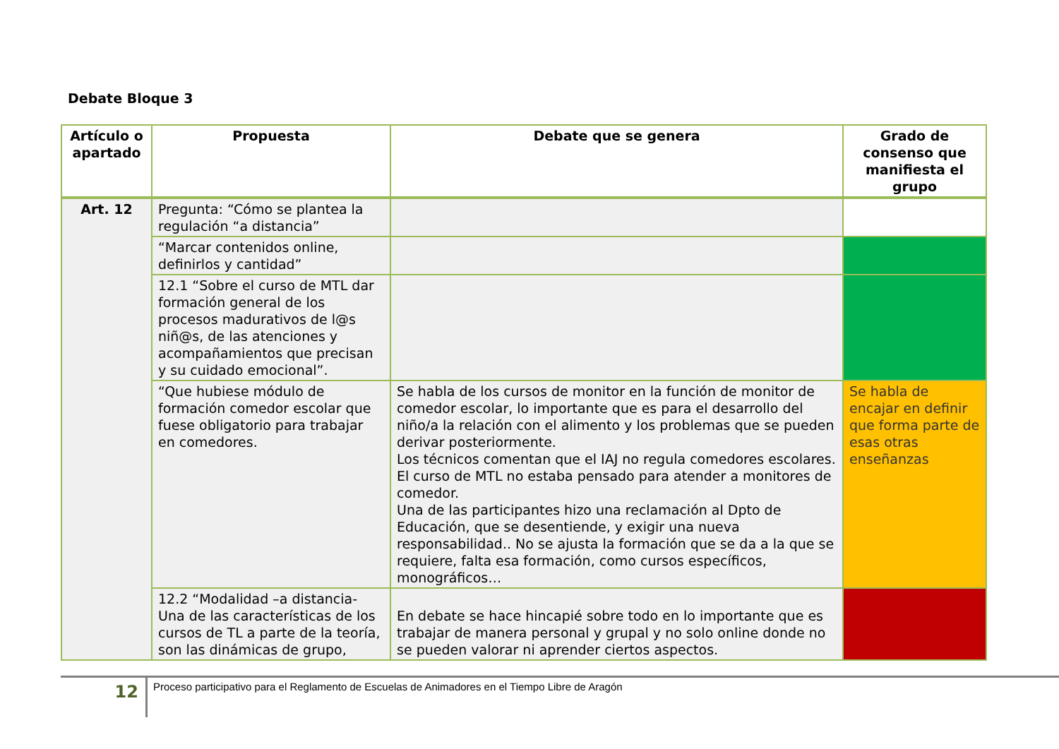Debate Bloque 3
| Artículo o apartado | Propuesta | Debate que se genera | Grado de consenso que manifiesta el grupo |
| --- | --- | --- | --- |
| Art. 12 | Pregunta: “Cómo se plantea la regulación “a distancia” | | |
| | “Marcar contenidos online, definirlos y cantidad” | | |
| | 12.1 “Sobre el curso de MTL dar formación general de los procesos madurativos de l@s niñ@s, de las atenciones y acompañamientos que precisan y su cuidado emocional”. | | |
| | “Que hubiese módulo de formación comedor escolar que fuese obligatorio para trabajar en comedores. | Se habla de los cursos de monitor en la función de monitor de comedor escolar, lo importante que es para el desarrollo del niño/a la relación con el alimento y los problemas que se pueden derivar posteriormente. Los técnicos comentan que el IAJ no regula comedores escolares. El curso de MTL no estaba pensado para atender a monitores de comedor. Una de las participantes hizo una reclamación al Dpto de Educación, que se desentiende, y exigir una nueva responsabilidad.. No se ajusta la formación que se da a la que se requiere, falta esa formación, como cursos específicos, monográficos… | Se habla de encajar en definir que forma parte de esas otras enseñanzas |
| | 12.2 “Modalidad –a distancia- Una de las características de los cursos de TL a parte de la teoría, son las dinámicas de grupo, | En debate se hace hincapié sobre todo en lo importante que es trabajar de manera personal y grupal y no solo online donde no se pueden valorar ni aprender ciertos aspectos. | |
12
Proceso participativo para el Reglamento de Escuelas de Animadores en el Tiempo Libre de Aragón